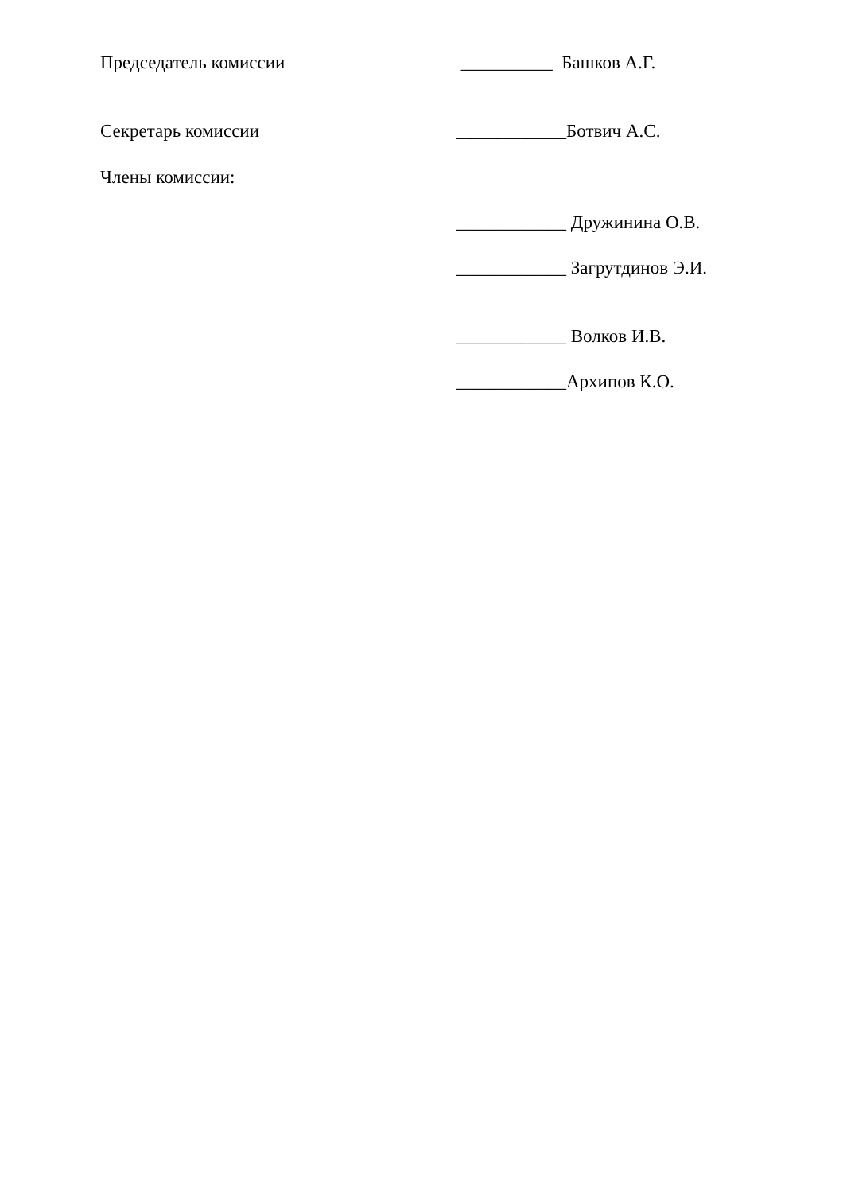Председатель комиссии __________ Башков А.Г.
Секретарь комиссии ____________Ботвич А.С.
Члены комиссии:
____________ Дружинина О.В.
____________ Загрутдинов Э.И.
____________ Волков И.В.
____________Архипов К.О.